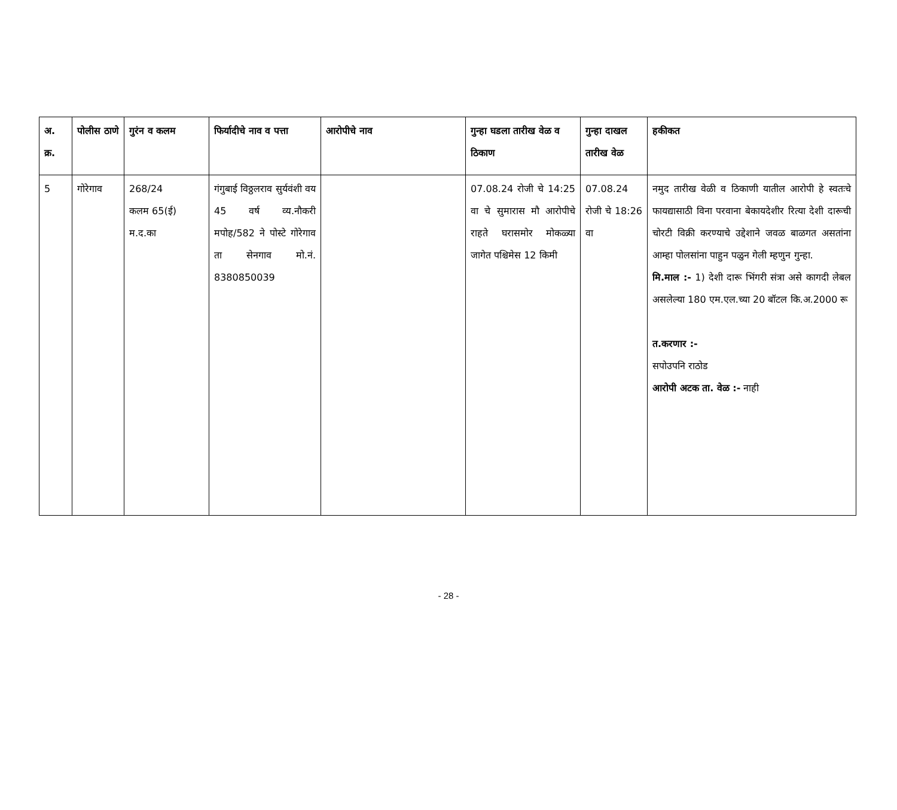| अ. क्र. | पोलीस ठाणे | गुरंन व कलम | फिर्यादीचे नाव व पत्ता | आरोपीचे नाव | गुन्हा घडला तारीख वेळ व ठिकाण | गुन्हा दाखल तारीख वेळ | हकीकत |
| --- | --- | --- | --- | --- | --- | --- | --- |
| 5 | गोरेगाव | 268/24 कलम 65(ई) म.द.का | गंगुबाई विठ्ठलराव सुर्यवंशी वय 45 वर्ष व्य.नौकरी मपोह/582 ने पोस्टे गोरेगाव ता सेनगाव मो.नं. 8380850039 | | 07.08.24 रोजी चे 14:25 वा चे सुमारास मौ आरोपीचे राहते घरासमोर मोकळ्या जागेत पश्चिमेस 12 किमी | 07.08.24 रोजी चे 18:26 वा | नमुद तारीख वेळी व ठिकाणी यातील आरोपी हे स्वतःचे फायद्यासाठी विना परवाना बेकायदेशीर रित्या देशी दारूची चोरटी विक्री करण्याचे उद्देशाने जवळ बाळगत असतांना आम्हा पोलसांना पाहुन पळुन गेली म्हणुन गुन्हा. मि.माल :- 1) देशी दारू भिंगरी संत्रा असे कागदी लेबल असलेल्या 180 एम.एल.च्या 20 बॉटल कि.अ.2000 रू त.करणार :- सपोउपनि राठोड आरोपी अटक ता. वेळ :- नाही |
- 28 -